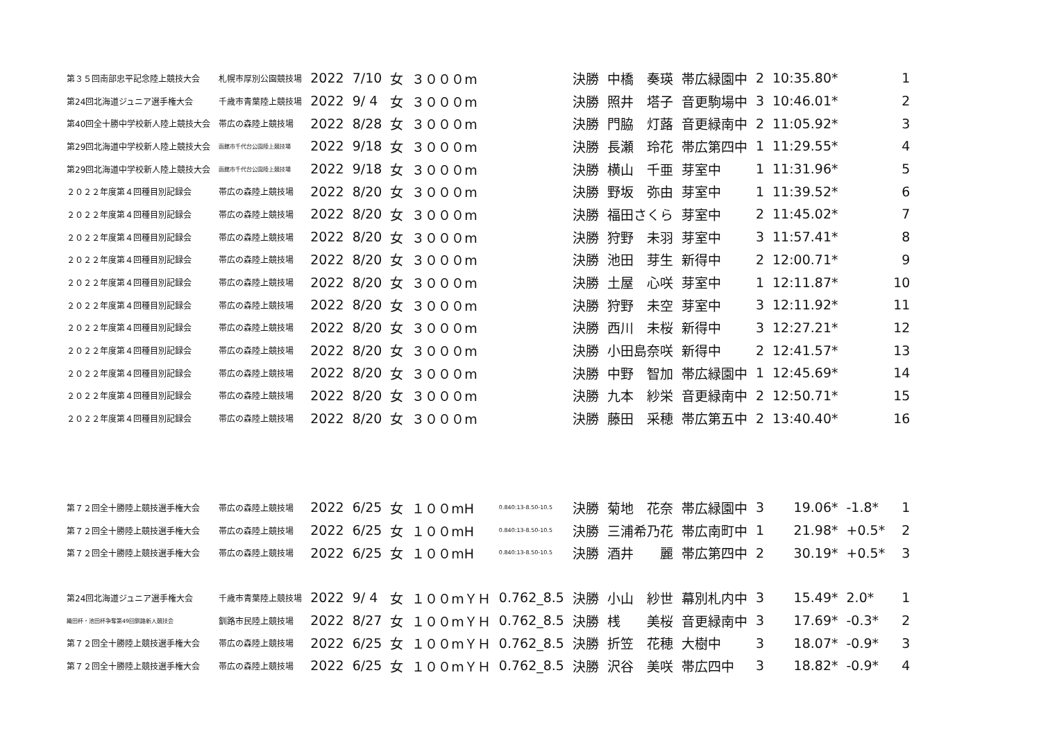| 第３５回南部忠平記念陸上競技大会 | 札幌市厚別公園競技場 | 2022 | 7/10 | 女 | ３０００m | | 決勝 | 中橋 奏瑛 | 帯広緑園中 | 2 | 10:35.80* | | 1 |
| 第24回北海道ジュニア選手権大会 | 千歳市青葉陸上競技場 | 2022 | 9/ 4 | 女 | ３０００m | | 決勝 | 照井 塔子 | 音更駒場中 | 3 | 10:46.01* | | 2 |
| 第40回全十勝中学校新人陸上競技大会 | 帯広の森陸上競技場 | 2022 | 8/28 | 女 | ３０００m | | 決勝 | 門脇 灯蕗 | 音更緑南中 | 2 | 11:05.92* | | 3 |
| 第29回北海道中学校新人陸上競技大会 | 函館市千代台公園陸上競技場 | 2022 | 9/18 | 女 | ３０００m | | 決勝 | 長瀬 玲花 | 帯広第四中 | 1 | 11:29.55* | | 4 |
| 第29回北海道中学校新人陸上競技大会 | 函館市千代台公園陸上競技場 | 2022 | 9/18 | 女 | ３０００m | | 決勝 | 横山 千亜 | 芽室中 | 1 | 11:31.96* | | 5 |
| ２０２２年度第４回種目別記録会 | 帯広の森陸上競技場 | 2022 | 8/20 | 女 | ３０００m | | 決勝 | 野坂 弥由 | 芽室中 | 1 | 11:39.52* | | 6 |
| ２０２２年度第４回種目別記録会 | 帯広の森陸上競技場 | 2022 | 8/20 | 女 | ３０００m | | 決勝 | 福田さくら | 芽室中 | 2 | 11:45.02* | | 7 |
| ２０２２年度第４回種目別記録会 | 帯広の森陸上競技場 | 2022 | 8/20 | 女 | ３０００m | | 決勝 | 狩野 未羽 | 芽室中 | 3 | 11:57.41* | | 8 |
| ２０２２年度第４回種目別記録会 | 帯広の森陸上競技場 | 2022 | 8/20 | 女 | ３０００m | | 決勝 | 池田 芽生 | 新得中 | 2 | 12:00.71* | | 9 |
| ２０２２年度第４回種目別記録会 | 帯広の森陸上競技場 | 2022 | 8/20 | 女 | ３０００m | | 決勝 | 土屋 心咲 | 芽室中 | 1 | 12:11.87* | | 10 |
| ２０２２年度第４回種目別記録会 | 帯広の森陸上競技場 | 2022 | 8/20 | 女 | ３０００m | | 決勝 | 狩野 未空 | 芽室中 | 3 | 12:11.92* | | 11 |
| ２０２２年度第４回種目別記録会 | 帯広の森陸上競技場 | 2022 | 8/20 | 女 | ３０００m | | 決勝 | 西川 未桜 | 新得中 | 3 | 12:27.21* | | 12 |
| ２０２２年度第４回種目別記録会 | 帯広の森陸上競技場 | 2022 | 8/20 | 女 | ３０００m | | 決勝 | 小田島奈咲 | 新得中 | 2 | 12:41.57* | | 13 |
| ２０２２年度第４回種目別記録会 | 帯広の森陸上競技場 | 2022 | 8/20 | 女 | ３０００m | | 決勝 | 中野 智加 | 帯広緑園中 | 1 | 12:45.69* | | 14 |
| ２０２２年度第４回種目別記録会 | 帯広の森陸上競技場 | 2022 | 8/20 | 女 | ３０００m | | 決勝 | 九本 紗栄 | 音更緑南中 | 2 | 12:50.71* | | 15 |
| ２０２２年度第４回種目別記録会 | 帯広の森陸上競技場 | 2022 | 8/20 | 女 | ３０００m | | 決勝 | 藤田 采穂 | 帯広第五中 | 2 | 13:40.40* | | 16 |
| 第７２回全十勝陸上競技選手権大会 | 帯広の森陸上競技場 | 2022 | 6/25 | 女 | １００mH | 0.840:13-8.50-10.5 | 決勝 | 菊地 花奈 | 帯広緑園中 | 3 | 19.06* | -1.8* | 1 |
| 第７２回全十勝陸上競技選手権大会 | 帯広の森陸上競技場 | 2022 | 6/25 | 女 | １００mH | 0.840:13-8.50-10.5 | 決勝 | 三浦希乃花 | 帯広南町中 | 1 | 21.98* | +0.5* | 2 |
| 第７２回全十勝陸上競技選手権大会 | 帯広の森陸上競技場 | 2022 | 6/25 | 女 | １００mH | 0.840:13-8.50-10.5 | 決勝 | 酒井 麗 | 帯広第四中 | 2 | 30.19* | +0.5* | 3 |
| 第24回北海道ジュニア選手権大会 | 千歳市青葉陸上競技場 | 2022 | 9/ 4 | 女 | １００mＹＨ | 0.762_8.5 | 決勝 | 小山 紗世 | 幕別札内中 | 3 | 15.49* | 2.0* | 1 |
| 織田杯・池田杯争奪第49回釧路新人競技会 | 釧路市民陸上競技場 | 2022 | 8/27 | 女 | １００mＹＨ | 0.762_8.5 | 決勝 | 桟 美桜 | 音更緑南中 | 3 | 17.69* | -0.3* | 2 |
| 第７２回全十勝陸上競技選手権大会 | 帯広の森陸上競技場 | 2022 | 6/25 | 女 | １００mＹＨ | 0.762_8.5 | 決勝 | 折笠 花穂 | 大樹中 | 3 | 18.07* | -0.9* | 3 |
| 第７２回全十勝陸上競技選手権大会 | 帯広の森陸上競技場 | 2022 | 6/25 | 女 | １００mＹＨ | 0.762_8.5 | 決勝 | 沢谷 美咲 | 帯広四中 | 3 | 18.82* | -0.9* | 4 |